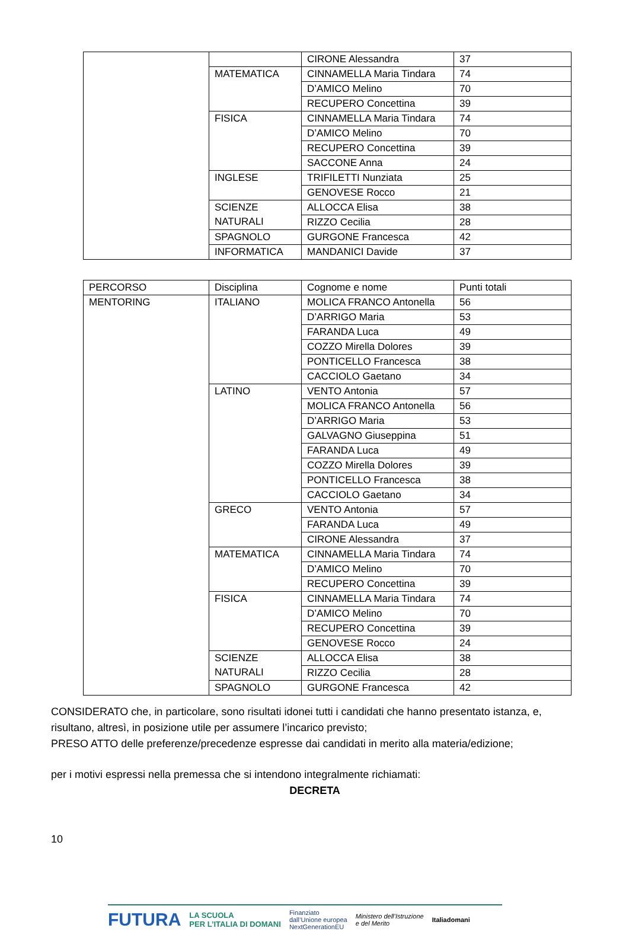| | | CIRONE Alessandra | 37 |
| | MATEMATICA | CINNAMELLA Maria Tindara | 74 |
| | | D’AMICO Melino | 70 |
| | | RECUPERO Concettina | 39 |
| | FISICA | CINNAMELLA Maria Tindara | 74 |
| | | D’AMICO Melino | 70 |
| | | RECUPERO Concettina | 39 |
| | | SACCONE Anna | 24 |
| | INGLESE | TRIFILETTI Nunziata | 25 |
| | | GENOVESE Rocco | 21 |
| | SCIENZE NATURALI | ALLOCCA Elisa | 38 |
| | | RIZZO Cecilia | 28 |
| | SPAGNOLO | GURGONE Francesca | 42 |
| | INFORMATICA | MANDANICI Davide | 37 |
| PERCORSO | Disciplina | Cognome e nome | Punti totali |
| MENTORING | ITALIANO | MOLICA FRANCO Antonella | 56 |
| | | D’ARRIGO Maria | 53 |
| | | FARANDA Luca | 49 |
| | | COZZO Mirella Dolores | 39 |
| | | PONTICELLO Francesca | 38 |
| | | CACCIOLO Gaetano | 34 |
| | LATINO | VENTO Antonia | 57 |
| | | MOLICA FRANCO Antonella | 56 |
| | | D’ARRIGO Maria | 53 |
| | | GALVAGNO Giuseppina | 51 |
| | | FARANDA Luca | 49 |
| | | COZZO Mirella Dolores | 39 |
| | | PONTICELLO Francesca | 38 |
| | | CACCIOLO Gaetano | 34 |
| | GRECO | VENTO Antonia | 57 |
| | | FARANDA Luca | 49 |
| | | CIRONE Alessandra | 37 |
| | MATEMATICA | CINNAMELLA Maria Tindara | 74 |
| | | D’AMICO Melino | 70 |
| | | RECUPERO Concettina | 39 |
| | FISICA | CINNAMELLA Maria Tindara | 74 |
| | | D’AMICO Melino | 70 |
| | | RECUPERO Concettina | 39 |
| | | GENOVESE Rocco | 24 |
| | SCIENZE NATURALI | ALLOCCA Elisa | 38 |
| | | RIZZO Cecilia | 28 |
| | SPAGNOLO | GURGONE Francesca | 42 |
CONSIDERATO che, in particolare, sono risultati idonei tutti i candidati che hanno presentato istanza, e, risultano, altresì, in posizione utile per assumere l’incarico previsto;
PRESO ATTO delle preferenze/precedenze espresse dai candidati in merito alla materia/edizione;
per i motivi espressi nella premessa che si intendono integralmente richiamati:
DECRETA
10
FUTURA LA SCUOLA
PER L’ITALIA DI DOMANI Finanziato
dall’Unione europea
NextGenerationEU Ministero dell’Istruzione
e del Merito Italiadomani